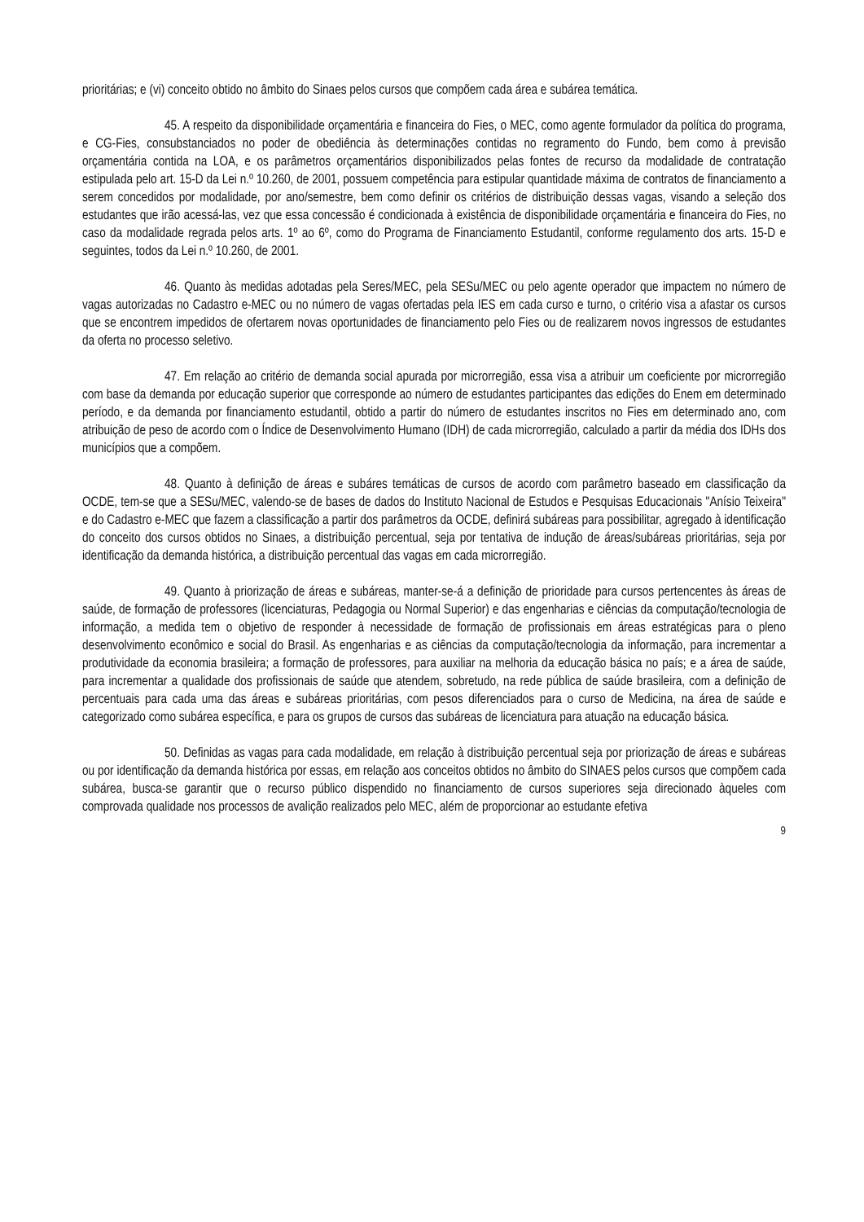prioritárias; e (vi) conceito obtido no âmbito do Sinaes pelos cursos que compõem cada área e subárea temática.
45. A respeito da disponibilidade orçamentária e financeira do Fies, o MEC, como agente formulador da política do programa, e CG-Fies, consubstanciados no poder de obediência às determinações contidas no regramento do Fundo, bem como à previsão orçamentária contida na LOA, e os parâmetros orçamentários disponibilizados pelas fontes de recurso da modalidade de contratação estipulada pelo art. 15-D da Lei n.º 10.260, de 2001, possuem competência para estipular quantidade máxima de contratos de financiamento a serem concedidos por modalidade, por ano/semestre, bem como definir os critérios de distribuição dessas vagas, visando a seleção dos estudantes que irão acessá-las, vez que essa concessão é condicionada à existência de disponibilidade orçamentária e financeira do Fies, no caso da modalidade regrada pelos arts. 1º ao 6º, como do Programa de Financiamento Estudantil, conforme regulamento dos arts. 15-D e seguintes, todos da Lei n.º 10.260, de 2001.
46. Quanto às medidas adotadas pela Seres/MEC, pela SESu/MEC ou pelo agente operador que impactem no número de vagas autorizadas no Cadastro e-MEC ou no número de vagas ofertadas pela IES em cada curso e turno, o critério visa a afastar os cursos que se encontrem impedidos de ofertarem novas oportunidades de financiamento pelo Fies ou de realizarem novos ingressos de estudantes da oferta no processo seletivo.
47. Em relação ao critério de demanda social apurada por microrregião, essa visa a atribuir um coeficiente por microrregião com base da demanda por educação superior que corresponde ao número de estudantes participantes das edições do Enem em determinado período, e da demanda por financiamento estudantil, obtido a partir do número de estudantes inscritos no Fies em determinado ano, com atribuição de peso de acordo com o Índice de Desenvolvimento Humano (IDH) de cada microrregião, calculado a partir da média dos IDHs dos municípios que a compõem.
48. Quanto à definição de áreas e subáres temáticas de cursos de acordo com parâmetro baseado em classificação da OCDE, tem-se que a SESu/MEC, valendo-se de bases de dados do Instituto Nacional de Estudos e Pesquisas Educacionais "Anísio Teixeira" e do Cadastro e-MEC que fazem a classificação a partir dos parâmetros da OCDE, definirá subáreas para possibilitar, agregado à identificação do conceito dos cursos obtidos no Sinaes, a distribuição percentual, seja por tentativa de indução de áreas/subáreas prioritárias, seja por identificação da demanda histórica, a distribuição percentual das vagas em cada microrregião.
49. Quanto à priorização de áreas e subáreas, manter-se-á a definição de prioridade para cursos pertencentes às áreas de saúde, de formação de professores (licenciaturas, Pedagogia ou Normal Superior) e das engenharias e ciências da computação/tecnologia de informação, a medida tem o objetivo de responder à necessidade de formação de profissionais em áreas estratégicas para o pleno desenvolvimento econômico e social do Brasil. As engenharias e as ciências da computação/tecnologia da informação, para incrementar a produtividade da economia brasileira; a formação de professores, para auxiliar na melhoria da educação básica no país; e a área de saúde, para incrementar a qualidade dos profissionais de saúde que atendem, sobretudo, na rede pública de saúde brasileira, com a definição de percentuais para cada uma das áreas e subáreas prioritárias, com pesos diferenciados para o curso de Medicina, na área de saúde e categorizado como subárea específica, e para os grupos de cursos das subáreas de licenciatura para atuação na educação básica.
50. Definidas as vagas para cada modalidade, em relação à distribuição percentual seja por priorização de áreas e subáreas ou por identificação da demanda histórica por essas, em relação aos conceitos obtidos no âmbito do SINAES pelos cursos que compõem cada subárea, busca-se garantir que o recurso público dispendido no financiamento de cursos superiores seja direcionado àqueles com comprovada qualidade nos processos de avalição realizados pelo MEC, além de proporcionar ao estudante efetiva
9